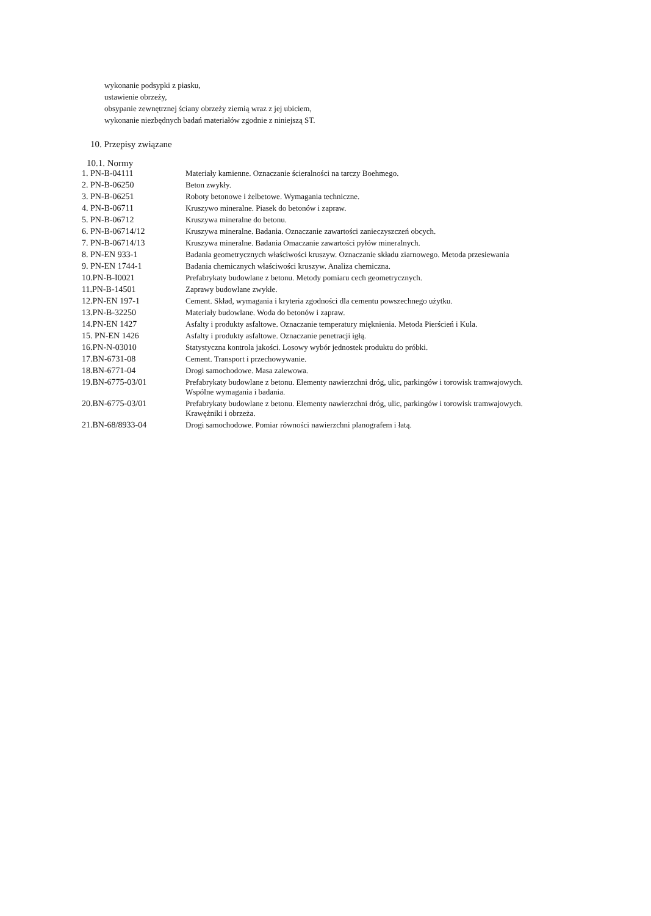wykonanie podsypki z piasku,
ustawienie obrzeży,
obsypanie zewnętrznej ściany obrzeży ziemią wraz z jej ubiciem,
wykonanie niezbędnych badań materiałów zgodnie z niniejszą ST.
10. Przepisy związane
10.1. Normy
| 1. PN-B-04111 | Materiały kamienne. Oznaczanie ścieralności na tarczy Boehmego. |
| 2. PN-B-06250 | Beton zwykły. |
| 3. PN-B-06251 | Roboty betonowe i żelbetowe. Wymagania techniczne. |
| 4. PN-B-06711 | Kruszywo mineralne. Piasek do betonów i zapraw. |
| 5. PN-B-06712 | Kruszywa mineralne do betonu. |
| 6. PN-B-06714/12 | Kruszywa mineralne. Badania. Oznaczanie zawartości zanieczyszczeń obcych. |
| 7. PN-B-06714/13 | Kruszywa mineralne. Badania Omaczanie zawartości pyłów mineralnych. |
| 8. PN-EN 933-1 | Badania geometrycznych właściwości kruszyw. Oznaczanie składu ziarnowego. Metoda przesiewania |
| 9. PN-EN 1744-1 | Badania chemicznych właściwości kruszyw. Analiza chemiczna. |
| 10.PN-B-I0021 | Prefabrykaty budowlane z betonu. Metody pomiaru cech geometrycznych. |
| 11.PN-B-14501 | Zaprawy budowlane zwykłe. |
| 12.PN-EN 197-1 | Cement. Skład, wymagania i kryteria zgodności dla cementu powszechnego użytku. |
| 13.PN-B-32250 | Materiały budowlane. Woda do betonów i zapraw. |
| 14.PN-EN 1427 | Asfalty i produkty asfaltowe. Oznaczanie temperatury mięknienia. Metoda Pierścień i Kula. |
| 15. PN-EN 1426 | Asfalty i produkty asfaltowe. Oznaczanie penetracji igłą. |
| 16.PN-N-03010 | Statystyczna kontrola jakości. Losowy wybór jednostek produktu do próbki. |
| 17.BN-6731-08 | Cement. Transport i przechowywanie. |
| 18.BN-6771-04 | Drogi samochodowe. Masa zalewowa. |
| 19.BN-6775-03/01 | Prefabrykaty budowlane z betonu. Elementy nawierzchni dróg, ulic, parkingów i torowisk tramwajowych. Wspólne wymagania i badania. |
| 20.BN-6775-03/01 | Prefabrykaty budowlane z betonu. Elementy nawierzchni dróg, ulic, parkingów i torowisk tramwajowych. Krawężniki i obrzeża. |
| 21.BN-68/8933-04 | Drogi samochodowe. Pomiar równości nawierzchni planografem i łatą. |